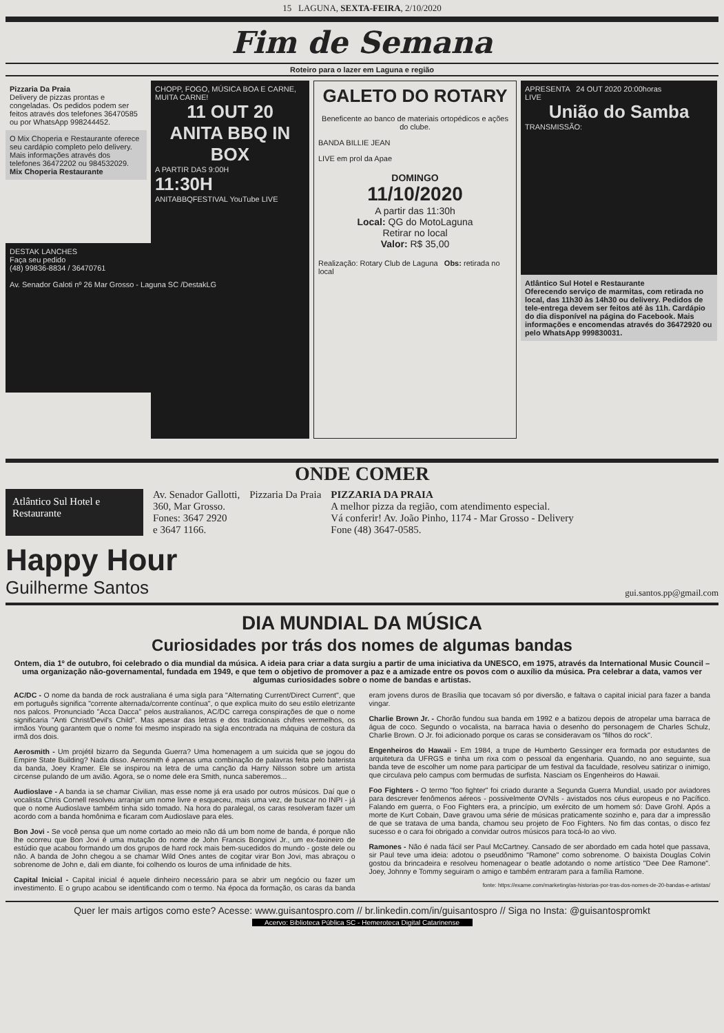15 LAGUNA, SEXTA-FEIRA, 2/10/2020
Fim de Semana
Roteiro para o lazer em Laguna e região
Pizzaria Da Praia
Delivery de pizzas prontas e congeladas. Os pedidos podem ser feitos através dos telefones 36470585 ou por WhatsApp 998244452.
O Mix Choperia e Restaurante oferece seu cardápio completo pelo delivery. Mais informações através dos telefones 36472202 ou 984532029. Mix Choperia Restaurante
CHOPP, FOGO, MÚSICA BOA E CARNE, MUITA CARNE!
11 OUT 20
ANITA BBQ IN BOX
A PARTIR DAS 9:00H
11:30H
ANITABBQFESTIVAL YouTube LIVE
GALETO DO ROTARY
Beneficente ao banco de materiais ortopédicos e ações do clube.
BANDA BILLIE JEAN
LIVE em prol da Apae
DOMINGO
11/10/2020
A partir das 11:30h
Local: QG do MotoLaguna
Retirar no local
Valor: R$ 35,00
Realização: Rotary Club de Laguna Obs: retirada no local
APRESENTA 24 OUT 2020 20:00horas
LIVE
União do Samba
TRANSMISSÃO:
Atlântico Sul Hotel e Restaurante
Oferecendo serviço de marmitas, com retirada no local, das 11h30 às 14h30 ou delivery. Pedidos de tele-entrega devem ser feitos até às 11h. Cardápio do dia disponível na página do Facebook. Mais informações e encomendas através do 36472920 ou pelo WhatsApp 999830031.
DESTAK LANCHES
Faça seu pedido
(48) 99836-8834 / 36470761
Av. Senador Galoti nº 26 Mar Grosso - Laguna SC /DestakLG
ONDE COMER
Atlântico Sul Hotel e Restaurante
Av. Senador Gallotti,
360, Mar Grosso.
Fones: 3647 2920
e 3647 1166.
Pizzaria Da Praia PIZZARIA DA PRAIA
A melhor pizza da região, com atendimento especial.
Vá conferir! Av. João Pinho, 1174 - Mar Grosso - Delivery
Fone (48) 3647-0585.
Happy Hour
Guilherme Santos
gui.santos.pp@gmail.com
DIA MUNDIAL DA MÚSICA
Curiosidades por trás dos nomes de algumas bandas
Ontem, dia 1º de outubro, foi celebrado o dia mundial da música. A ideia para criar a data surgiu a partir de uma iniciativa da UNESCO, em 1975, através da International Music Council – uma organização não-governamental, fundada em 1949, e que tem o objetivo de promover a paz e a amizade entre os povos com o auxílio da música. Pra celebrar a data, vamos ver algumas curiosidades sobre o nome de bandas e artistas.
AC/DC - O nome da banda de rock australiana é uma sigla para "Alternating Current/Direct Current", que em português significa "corrente alternada/corrente contínua", o que explica muito do seu estilo eletrizante nos palcos. Pronunciado "Acca Dacca" pelos australianos, AC/DC carrega conspirações de que o nome significaria "Anti Christ/Devil's Child". Mas apesar das letras e dos tradicionais chifres vermelhos, os irmãos Young garantem que o nome foi mesmo inspirado na sigla encontrada na máquina de costura da irmã dos dois.
Aerosmith - Um projétil bizarro da Segunda Guerra? Uma homenagem a um suicida que se jogou do Empire State Building? Nada disso. Aerosmith é apenas uma combinação de palavras feita pelo baterista da banda, Joey Kramer. Ele se inspirou na letra de uma canção da Harry Nilsson sobre um artista circense pulando de um avião. Agora, se o nome dele era Smith, nunca saberemos...
Audioslave - A banda ia se chamar Civilian, mas esse nome já era usado por outros músicos. Daí que o vocalista Chris Cornell resolveu arranjar um nome livre e esqueceu, mais uma vez, de buscar no INPI - já que o nome Audioslave também tinha sido tomado. Na hora do paralegal, os caras resolveram fazer um acordo com a banda homônima e ficaram com Audioslave para eles.
Bon Jovi - Se você pensa que um nome cortado ao meio não dá um bom nome de banda, é porque não lhe ocorreu que Bon Jovi é uma mutação do nome de John Francis Bongiovi Jr., um ex-faxineiro de estúdio que acabou formando um dos grupos de hard rock mais bem-sucedidos do mundo - goste dele ou não. A banda de John chegou a se chamar Wild Ones antes de cogitar virar Bon Jovi, mas abraçou o sobrenome de John e, dali em diante, foi colhendo os louros de uma infinidade de hits.
Capital Inicial - Capital inicial é aquele dinheiro necessário para se abrir um negócio ou fazer um investimento. E o grupo acabou se identificando com o termo. Na época da formação, os caras da banda eram jovens duros de Brasília que tocavam só por diversão, e faltava o capital inicial para fazer a banda vingar.
Charlie Brown Jr. - Chorão fundou sua banda em 1992 e a batizou depois de atropelar uma barraca de água de coco. Segundo o vocalista, na barraca havia o desenho do personagem de Charles Schulz, Charlie Brown. O Jr. foi adicionado porque os caras se consideravam os "filhos do rock".
Engenheiros do Hawaii - Em 1984, a trupe de Humberto Gessinger era formada por estudantes de arquitetura da UFRGS e tinha um rixa com o pessoal da engenharia. Quando, no ano seguinte, sua banda teve de escolher um nome para participar de um festival da faculdade, resolveu satirizar o inimigo, que circulava pelo campus com bermudas de surfista. Nasciam os Engenheiros do Hawaii.
Foo Fighters - O termo "foo fighter" foi criado durante a Segunda Guerra Mundial, usado por aviadores para descrever fenômenos aéreos - possivelmente OVNIs - avistados nos céus europeus e no Pacífico. Falando em guerra, o Foo Fighters era, a princípio, um exército de um homem só: Dave Grohl. Após a morte de Kurt Cobain, Dave gravou uma série de músicas praticamente sozinho e, para dar a impressão de que se tratava de uma banda, chamou seu projeto de Foo Fighters. No fim das contas, o disco fez sucesso e o cara foi obrigado a convidar outros músicos para tocá-lo ao vivo.
Ramones - Não é nada fácil ser Paul McCartney. Cansado de ser abordado em cada hotel que passava, sir Paul teve uma ideia: adotou o pseudônimo "Ramone" como sobrenome. O baixista Douglas Colvin gostou da brincadeira e resolveu homenagear o beatle adotando o nome artístico "Dee Dee Ramone". Joey, Johnny e Tommy seguiram o amigo e também entraram para a família Ramone.
fonte: https://exame.com/marketing/as-historias-por-tras-dos-nomes-de-20-bandas-e-artistas/
Quer ler mais artigos como este? Acesse: www.guisantospro.com // br.linkedin.com/in/guisantospro // Siga no Insta: @guisantospromkt
Acervo: Biblioteca Pública SC - Hemeroteca Digital Catarinense